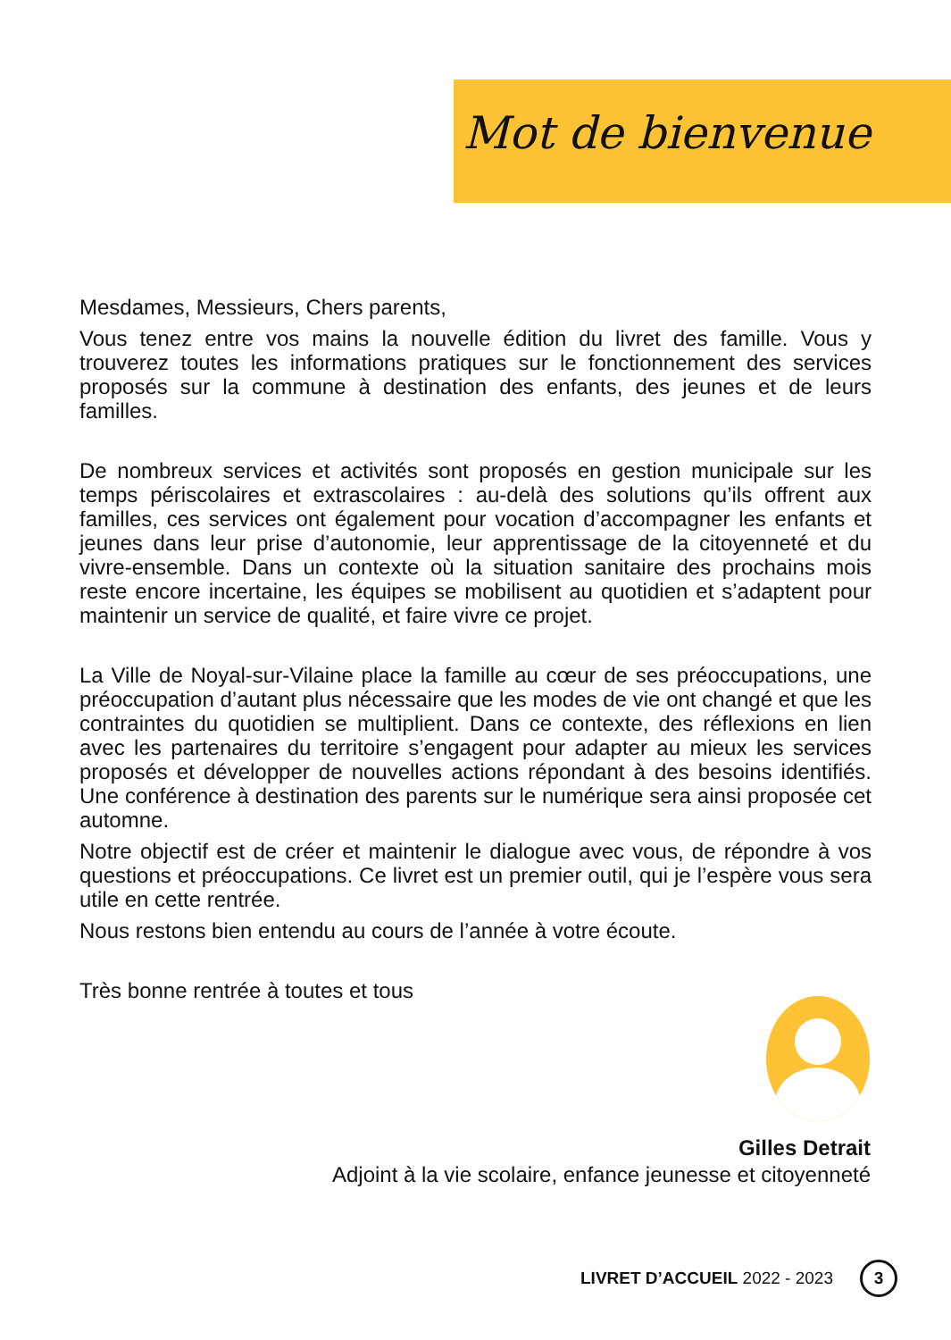Mot de bienvenue
Mesdames, Messieurs, Chers parents,
Vous tenez entre vos mains la nouvelle édition du livret des famille. Vous y trouverez toutes les informations pratiques sur le fonctionnement des services proposés sur la commune à destination des enfants, des jeunes et de leurs familles.
De nombreux services et activités sont proposés en gestion municipale sur les temps périscolaires et extrascolaires : au-delà des solutions qu’ils offrent aux familles, ces services ont également pour vocation d’accompagner les enfants et jeunes dans leur prise d’autonomie, leur apprentissage de la citoyenneté et du vivre-ensemble. Dans un contexte où la situation sanitaire des prochains mois reste encore incertaine, les équipes se mobilisent au quotidien et s’adaptent pour maintenir un service de qualité, et faire vivre ce projet.
La Ville de Noyal-sur-Vilaine place la famille au cœur de ses préoccupations, une préoccupation d’autant plus nécessaire que les modes de vie ont changé et que les contraintes du quotidien se multiplient. Dans ce contexte, des réflexions en lien avec les partenaires du territoire s’engagent pour adapter au mieux les services proposés et développer de nouvelles actions répondant à des besoins identifiés. Une conférence à destination des parents sur le numérique sera ainsi proposée cet automne.
Notre objectif est de créer et maintenir le dialogue avec vous, de répondre à vos questions et préoccupations. Ce livret est un premier outil, qui je l’espère vous sera utile en cette rentrée.
Nous restons bien entendu au cours de l’année à votre écoute.
Très bonne rentrée à toutes et tous
Gilles Detrait
Adjoint à la vie scolaire, enfance jeunesse et citoyenneté
LIVRET D’ACCUEIL 2022 - 2023 3